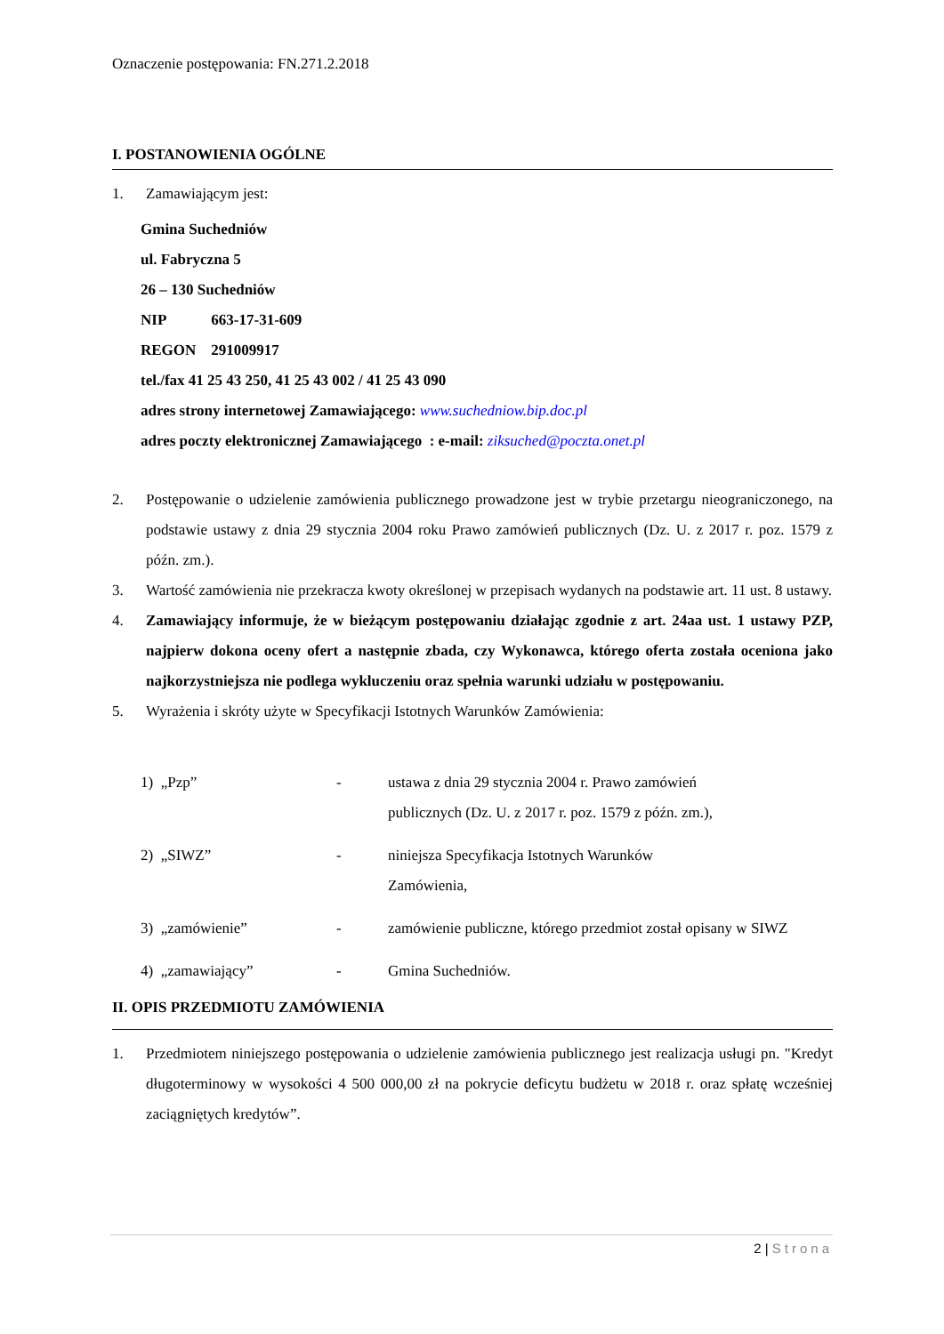Oznaczenie postępowania: FN.271.2.2018
I. POSTANOWIENIA OGÓLNE
1. Zamawiającym jest:
Gmina Suchedniów
ul. Fabryczna 5
26 – 130 Suchedniów
NIP 663-17-31-609
REGON 291009917
tel./fax 41 25 43 250, 41 25 43 002 / 41 25 43 090
adres strony internetowej Zamawiającego: www.suchedniow.bip.doc.pl
adres poczty elektronicznej Zamawiającego : e-mail: ziksuched@poczta.onet.pl
2. Postępowanie o udzielenie zamówienia publicznego prowadzone jest w trybie przetargu nieograniczonego, na podstawie ustawy z dnia 29 stycznia 2004 roku Prawo zamówień publicznych (Dz. U. z 2017 r. poz. 1579 z późn. zm.).
3. Wartość zamówienia nie przekracza kwoty określonej w przepisach wydanych na podstawie art. 11 ust. 8 ustawy.
4. Zamawiający informuje, że w bieżącym postępowaniu działając zgodnie z art. 24aa ust. 1 ustawy PZP, najpierw dokona oceny ofert a następnie zbada, czy Wykonawca, którego oferta została oceniona jako najkorzystniejsza nie podlega wykluczeniu oraz spełnia warunki udziału w postępowaniu.
5. Wyrażenia i skróty użyte w Specyfikacji Istotnych Warunków Zamówienia:
1) „Pzp” - ustawa z dnia 29 stycznia 2004 r. Prawo zamówień
publicznych (Dz. U. z 2017 r. poz. 1579 z późn. zm.),
2) „SIWZ” - niniejsza Specyfikacja Istotnych Warunków
Zamówienia,
3) „zamówienie” - zamówienie publiczne, którego przedmiot został opisany w SIWZ
4) „zamawiający” - Gmina Suchedniów.
II. OPIS PRZEDMIOTU ZAMÓWIENIA
1. Przedmiotem niniejszego postępowania o udzielenie zamówienia publicznego jest realizacja usługi pn. "Kredyt długoterminowy w wysokości 4 500 000,00 zł na pokrycie deficytu budżetu w 2018 r. oraz spłatę wcześniej zaciągniętych kredytów”.
2 | Strona